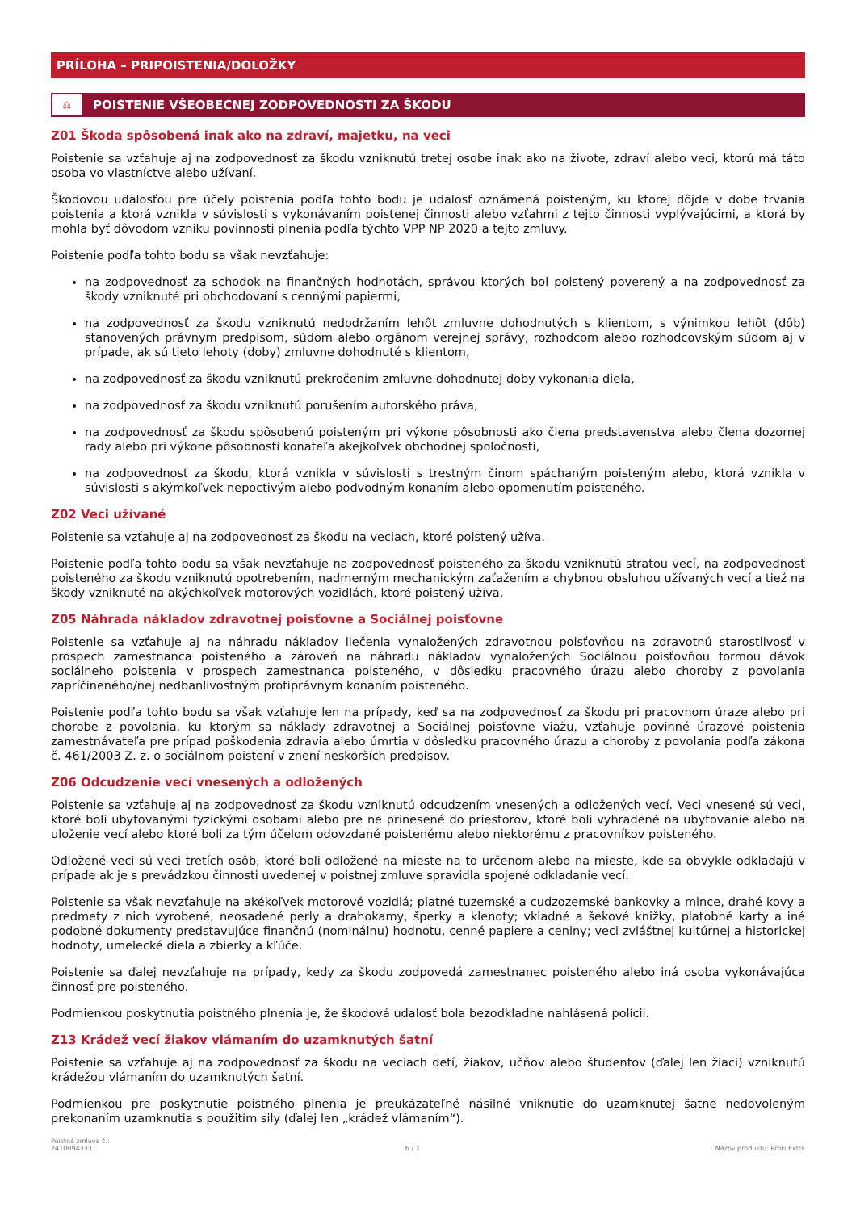PRÍLOHA – PRIPOISTENIA/DOLOŽKY
⚖
POISTENIE VŠEOBECNEJ ZODPOVEDNOSTI ZA ŠKODU
Z01 Škoda spôsobená inak ako na zdraví, majetku, na veci
Poistenie sa vzťahuje aj na zodpovednosť za škodu vzniknutú tretej osobe inak ako na živote, zdraví alebo veci, ktorú má táto osoba vo vlastníctve alebo užívaní.
Škodovou udalosťou pre účely poistenia podľa tohto bodu je udalosť oznámená poisteným, ku ktorej dôjde v dobe trvania poistenia a ktorá vznikla v súvislosti s vykonávaním poistenej činnosti alebo vzťahmi z tejto činnosti vyplývajúcimi, a ktorá by mohla byť dôvodom vzniku povinnosti plnenia podľa týchto VPP NP 2020 a tejto zmluvy.
Poistenie podľa tohto bodu sa však nevzťahuje:
na zodpovednosť za schodok na finančných hodnotách, správou ktorých bol poistený poverený a na zodpovednosť za škody vzniknuté pri obchodovaní s cennými papiermi,
na zodpovednosť za škodu vzniknutú nedodržaním lehôt zmluvne dohodnutých s klientom, s výnimkou lehôt (dôb) stanovených právnym predpisom, súdom alebo orgánom verejnej správy, rozhodcom alebo rozhodcovským súdom aj v prípade, ak sú tieto lehoty (doby) zmluvne dohodnuté s klientom,
na zodpovednosť za škodu vzniknutú prekročením zmluvne dohodnutej doby vykonania diela,
na zodpovednosť za škodu vzniknutú porušením autorského práva,
na zodpovednosť za škodu spôsobenú poisteným pri výkone pôsobnosti ako člena predstavenstva alebo člena dozornej rady alebo pri výkone pôsobnosti konateľa akejkoľvek obchodnej spoločnosti,
na zodpovednosť za škodu, ktorá vznikla v súvislosti s trestným činom spáchaným poisteným alebo, ktorá vznikla v súvislosti s akýmkoľvek nepoctivým alebo podvodným konaním alebo opomenutím poisteného.
Z02 Veci užívané
Poistenie sa vzťahuje aj na zodpovednosť za škodu na veciach, ktoré poistený užíva.
Poistenie podľa tohto bodu sa však nevzťahuje na zodpovednosť poisteného za škodu vzniknutú stratou vecí, na zodpovednosť poisteného za škodu vzniknutú opotrebením, nadmerným mechanickým zaťažením a chybnou obsluhou užívaných vecí a tiež na škody vzniknuté na akýchkoľvek motorových vozidlách, ktoré poistený užíva.
Z05 Náhrada nákladov zdravotnej poisťovne a Sociálnej poisťovne
Poistenie sa vzťahuje aj na náhradu nákladov liečenia vynaložených zdravotnou poisťovňou na zdravotnú starostlivosť v prospech zamestnanca poisteného a zároveň na náhradu nákladov vynaložených Sociálnou poisťovňou formou dávok sociálneho poistenia v prospech zamestnanca poisteného, v dôsledku pracovného úrazu alebo choroby z povolania zapríčineného/nej nedbanlivostným protiprávnym konaním poisteného.
Poistenie podľa tohto bodu sa však vzťahuje len na prípady, keď sa na zodpovednosť za škodu pri pracovnom úraze alebo pri chorobe z povolania, ku ktorým sa náklady zdravotnej a Sociálnej poisťovne viažu, vzťahuje povinné úrazové poistenia zamestnávateľa pre prípad poškodenia zdravia alebo úmrtia v dôsledku pracovného úrazu a choroby z povolania podľa zákona č. 461/2003 Z. z. o sociálnom poistení v znení neskorších predpisov.
Z06 Odcudzenie vecí vnesených a odložených
Poistenie sa vzťahuje aj na zodpovednosť za škodu vzniknutú odcudzením vnesených a odložených vecí. Veci vnesené sú veci, ktoré boli ubytovanými fyzickými osobami alebo pre ne prinesené do priestorov, ktoré boli vyhradené na ubytovanie alebo na uloženie vecí alebo ktoré boli za tým účelom odovzdané poistenému alebo niektorému z pracovníkov poisteného.
Odložené veci sú veci tretích osôb, ktoré boli odložené na mieste na to určenom alebo na mieste, kde sa obvykle odkladajú v prípade ak je s prevádzkou činnosti uvedenej v poistnej zmluve spravidla spojené odkladanie vecí.
Poistenie sa však nevzťahuje na akékoľvek motorové vozidlá; platné tuzemské a cudzozemské bankovky a mince, drahé kovy a predmety z nich vyrobené, neosadené perly a drahokamy, šperky a klenoty; vkladné a šekové knižky, platobné karty a iné podobné dokumenty predstavujúce finančnú (nominálnu) hodnotu, cenné papiere a ceniny; veci zvláštnej kultúrnej a historickej hodnoty, umelecké diela a zbierky a kľúče.
Poistenie sa ďalej nevzťahuje na prípady, kedy za škodu zodpovedá zamestnanec poisteného alebo iná osoba vykonávajúca činnosť pre poisteného.
Podmienkou poskytnutia poistného plnenia je, že škodová udalosť bola bezodkladne nahlásená polícii.
Z13 Krádež vecí žiakov vlámaním do uzamknutých šatní
Poistenie sa vzťahuje aj na zodpovednosť za škodu na veciach detí, žiakov, učňov alebo študentov (ďalej len žiaci) vzniknutú krádežou vlámaním do uzamknutých šatní.
Podmienkou pre poskytnutie poistného plnenia je preukázateľné násilné vniknutie do uzamknutej šatne nedovoleným prekonaním uzamknutia s použitím sily (ďalej len „krádež vlámaním“).
Poistná zmluva č.:
2410094333
6 / 7
Názov produktu: ProFi Extra